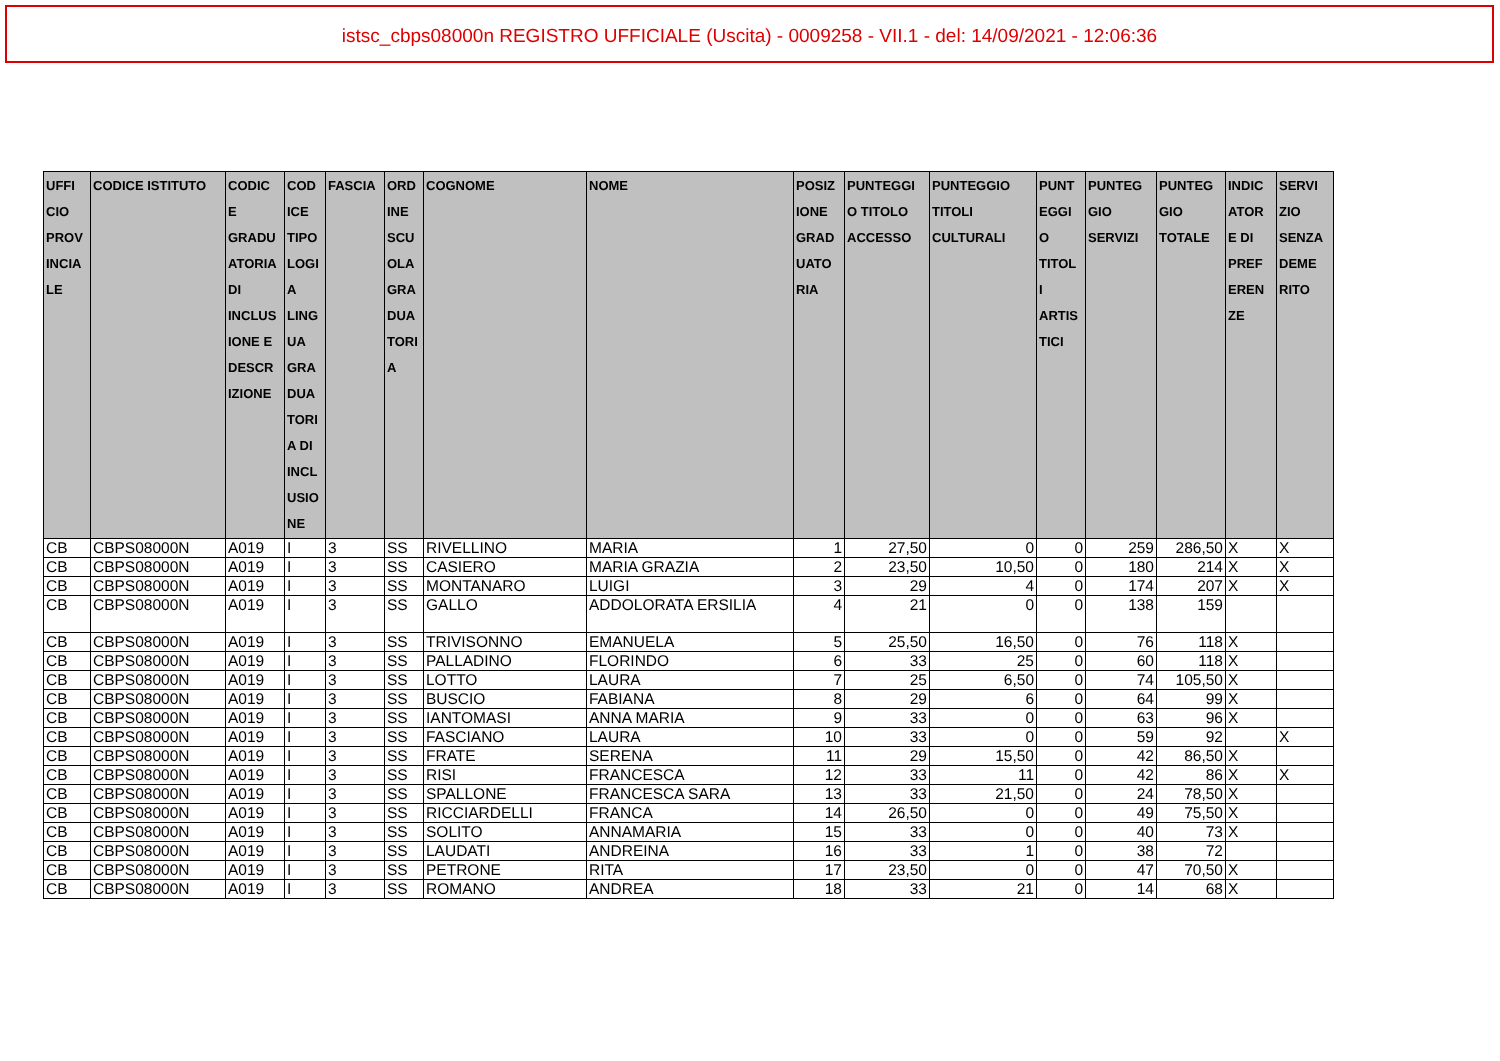istsc_cbps08000n REGISTRO UFFICIALE (Uscita) - 0009258 - VII.1 - del: 14/09/2021 - 12:06:36
| UFFI CIO PROV INCIA LE | CODICE ISTITUTO | CODIC E GRADU ATORIA DI INCLUS IONE E DESCR IZIONE | COD ICE TIPO LOGI A LING UA GRA DUA TORI A DI INCL USIO NE | FASCIA | ORD INE SCU OLA GRA DUA TORI A | COGNOME | NOME | POSIZ IONE GRAD UATO RIA | PUNTEGGI O TITOLO ACCESSO | PUNTEGGIO TITOLI CULTURALI | PUNT EGGI O TITOL I ARTIS TICI | PUNTEG GIO SERVIZI | PUNTEG GIO TOTALE | INDIC ATOR E DI PREF EREN ZE | SERVI ZIO SENZA DEME RITO |
| --- | --- | --- | --- | --- | --- | --- | --- | --- | --- | --- | --- | --- | --- | --- | --- |
| CB | CBPS08000N | A019 | I | 3 | SS | RIVELLINO | MARIA | 1 | 27,50 | 0 | 0 | 259 | 286,50 | X | X |
| CB | CBPS08000N | A019 | I | 3 | SS | CASIERO | MARIA GRAZIA | 2 | 23,50 | 10,50 | 0 | 180 | 214 | X | X |
| CB | CBPS08000N | A019 | I | 3 | SS | MONTANARO | LUIGI | 3 | 29 | 4 | 0 | 174 | 207 | X | X |
| CB | CBPS08000N | A019 | I | 3 | SS | GALLO | ADDOLORATA ERSILIA | 4 | 21 | 0 | 0 | 138 | 159 | | |
| CB | CBPS08000N | A019 | I | 3 | SS | TRIVISONNO | EMANUELA | 5 | 25,50 | 16,50 | 0 | 76 | 118 | X | |
| CB | CBPS08000N | A019 | I | 3 | SS | PALLADINO | FLORINDO | 6 | 33 | 25 | 0 | 60 | 118 | X | |
| CB | CBPS08000N | A019 | I | 3 | SS | LOTTO | LAURA | 7 | 25 | 6,50 | 0 | 74 | 105,50 | X | |
| CB | CBPS08000N | A019 | I | 3 | SS | BUSCIO | FABIANA | 8 | 29 | 6 | 0 | 64 | 99 | X | |
| CB | CBPS08000N | A019 | I | 3 | SS | IANTOMASI | ANNA MARIA | 9 | 33 | 0 | 0 | 63 | 96 | X | |
| CB | CBPS08000N | A019 | I | 3 | SS | FASCIANO | LAURA | 10 | 33 | 0 | 0 | 59 | 92 | | X |
| CB | CBPS08000N | A019 | I | 3 | SS | FRATE | SERENA | 11 | 29 | 15,50 | 0 | 42 | 86,50 | X | |
| CB | CBPS08000N | A019 | I | 3 | SS | RISI | FRANCESCA | 12 | 33 | 11 | 0 | 42 | 86 | X | X |
| CB | CBPS08000N | A019 | I | 3 | SS | SPALLONE | FRANCESCA SARA | 13 | 33 | 21,50 | 0 | 24 | 78,50 | X | |
| CB | CBPS08000N | A019 | I | 3 | SS | RICCIARDELLI | FRANCA | 14 | 26,50 | 0 | 0 | 49 | 75,50 | X | |
| CB | CBPS08000N | A019 | I | 3 | SS | SOLITO | ANNAMARIA | 15 | 33 | 0 | 0 | 40 | 73 | X | |
| CB | CBPS08000N | A019 | I | 3 | SS | LAUDATI | ANDREINA | 16 | 33 | 1 | 0 | 38 | 72 | | |
| CB | CBPS08000N | A019 | I | 3 | SS | PETRONE | RITA | 17 | 23,50 | 0 | 0 | 47 | 70,50 | X | |
| CB | CBPS08000N | A019 | I | 3 | SS | ROMANO | ANDREA | 18 | 33 | 21 | 0 | 14 | 68 | X | |